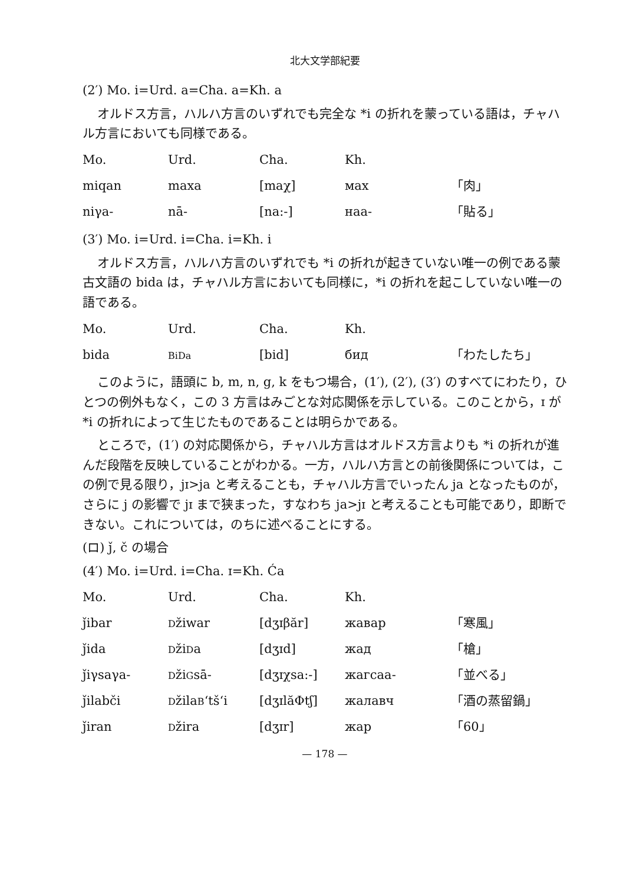北大文学部紀要
(2′) Mo. i=Urd. a=Cha. a=Kh. a
オルドス方言，ハルハ方言のいずれでも完全な *i の折れを蒙っている語は，チャハル方言においても同様である。
| Mo. | Urd. | Cha. | Kh. | |
| miqan | maxa | [maχ] | мах | 「肉」 |
| niγa- | nā- | [na:-] | наа- | 「貼る」 |
(3′) Mo. i=Urd. i=Cha. i=Kh. i
オルドス方言，ハルハ方言のいずれでも *i の折れが起きていない唯一の例である蒙古文語の bida は，チャハル方言においても同様に，*i の折れを起こしていない唯一の語である。
| Mo. | Urd. | Cha. | Kh. | |
| bida | BiDa | [bid] | бид | 「わたしたち」 |
このように，語頭に b, m, n, g, k をもつ場合，(1′), (2′), (3′) のすべてにわたり，ひとつの例外もなく，この 3 方言はみごとな対応関係を示している。このことから，ɪ が *i の折れによって生じたものであることは明らかである。
ところで，(1′) の対応関係から，チャハル方言はオルドス方言よりも *i の折れが進んだ段階を反映していることがわかる。一方，ハルハ方言との前後関係については，この例で見る限り，jɪ>ja と考えることも，チャハル方言でいったん ja となったものが，さらに j の影響で jɪ まで狭まった，すなわち ja>jɪ と考えることも可能であり，即断できない。これについては，のちに述べることにする。
(ロ) ǰ, č の場合
(4′) Mo. i=Urd. i=Cha. ɪ=Kh. Ća
| Mo. | Urd. | Cha. | Kh. | |
| ǰibar | D žiwar | [dʒɪβăr] | жавар | 「寒風」 |
| ǰida | D ži D a | [dʒɪd] | жад | 「槍」 |
| ǰiγsaγa- | D ži G sā- | [dʒɪχsa:-] | жагсаа- | 「並べる」 |
| ǰilabči | D žila B ʻtšʻi | [dʒɪlăΦtʃ] | жалавч | 「酒の蒸留鍋」 |
| ǰiran | D žira | [dʒɪr] | жар | 「60」 |
— 178 —